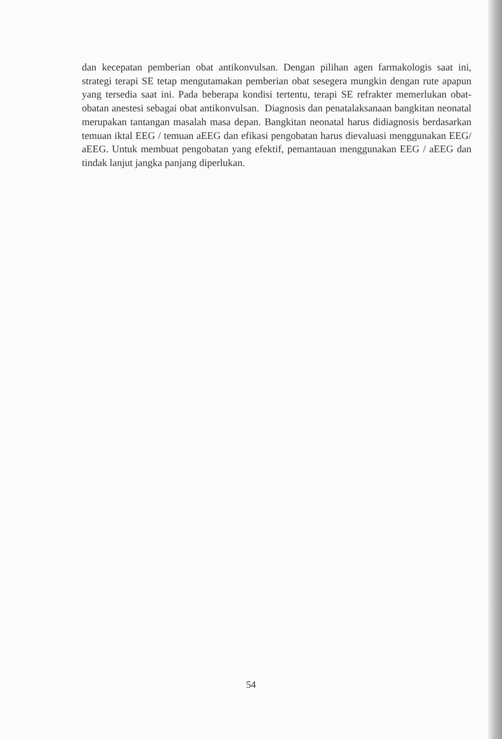dan kecepatan pemberian obat antikonvulsan. Dengan pilihan agen farmakologis saat ini, strategi terapi SE tetap mengutamakan pemberian obat sesegera mungkin dengan rute apapun yang tersedia saat ini. Pada beberapa kondisi tertentu, terapi SE refrakter memerlukan obat-obatan anestesi sebagai obat antikonvulsan. Diagnosis dan penatalaksanaan bangkitan neonatal merupakan tantangan masalah masa depan. Bangkitan neonatal harus didiagnosis berdasarkan temuan iktal EEG / temuan aEEG dan efikasi pengobatan harus dievaluasi menggunakan EEG/ aEEG. Untuk membuat pengobatan yang efektif, pemantauan menggunakan EEG / aEEG dan tindak lanjut jangka panjang diperlukan.
54